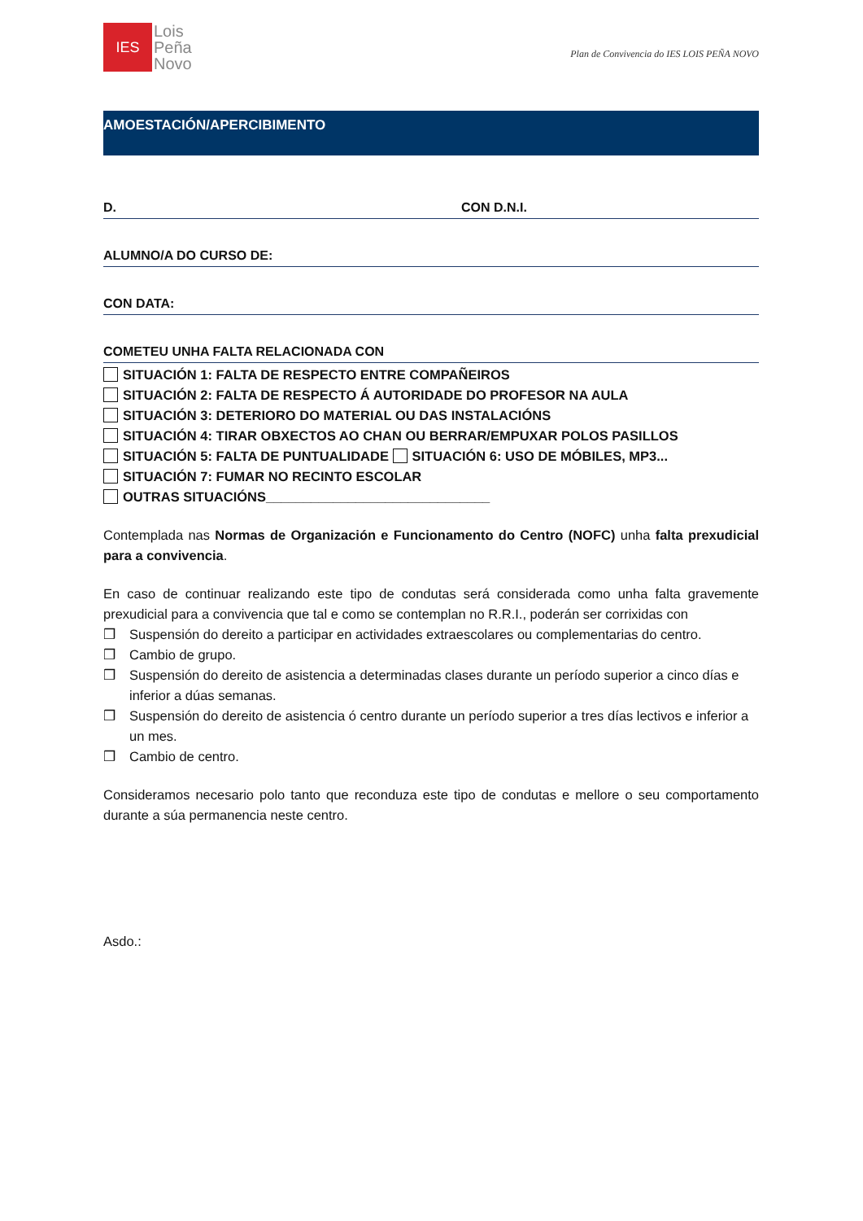IES
Lois
Peña
Novo
Plan de Convivencia do IES LOIS PEÑA NOVO
AMOESTACIÓN/APERCIBIMENTO
D. CON D.N.I.
ALUMNO/A DO CURSO DE:
CON DATA:
COMETEU UNHA FALTA RELACIONADA CON
SITUACIÓN 1: FALTA DE RESPECTO ENTRE COMPAÑEIROS
SITUACIÓN 2: FALTA DE RESPECTO Á AUTORIDADE DO PROFESOR NA AULA
SITUACIÓN 3: DETERIORO DO MATERIAL OU DAS INSTALACIÓNS
SITUACIÓN 4: TIRAR OBXECTOS AO CHAN OU BERRAR/EMPUXAR POLOS PASILLOS
SITUACIÓN 5: FALTA DE PUNTUALIDADE SITUACIÓN 6: USO DE MÓBILES, MP3...
SITUACIÓN 7: FUMAR NO RECINTO ESCOLAR
OUTRAS SITUACIÓNS______________________________
Contemplada nas Normas de Organización e Funcionamento do Centro (NOFC) unha falta prexudicial para a convivencia.
En caso de continuar realizando este tipo de condutas será considerada como unha falta gravemente prexudicial para a convivencia que tal e como se contemplan no R.R.I., poderán ser corrixidas con
❒ Suspensión do dereito a participar en actividades extraescolares ou complementarias do centro.
❒ Cambio de grupo.
❒ Suspensión do dereito de asistencia a determinadas clases durante un período superior a cinco días e inferior a dúas semanas.
❒ Suspensión do dereito de asistencia ó centro durante un período superior a tres días lectivos e inferior a un mes.
❒ Cambio de centro.
Consideramos necesario polo tanto que reconduza este tipo de condutas e mellore o seu comportamento durante a súa permanencia neste centro.
Asdo.: